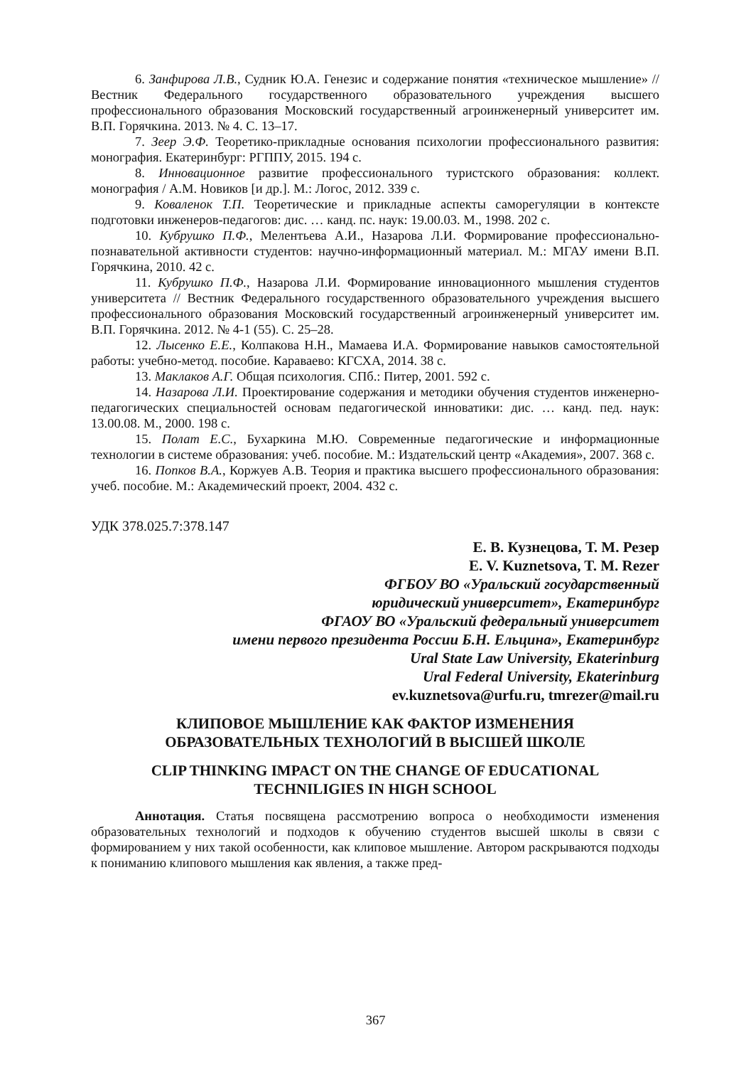6. Занфирова Л.В., Судник Ю.А. Генезис и содержание понятия «техническое мышление» // Вестник Федерального государственного образовательного учреждения высшего профессионального образования Московский государственный агроинженерный университет им. В.П. Горячкина. 2013. № 4. С. 13–17.
7. Зеер Э.Ф. Теоретико-прикладные основания психологии профессионального развития: монография. Екатеринбург: РГППУ, 2015. 194 с.
8. Инновационное развитие профессионального туристского образования: коллект. монография / А.М. Новиков [и др.]. М.: Логос, 2012. 339 с.
9. Коваленок Т.П. Теоретические и прикладные аспекты саморегуляции в контексте подготовки инженеров-педагогов: дис. … канд. пс. наук: 19.00.03. М., 1998. 202 с.
10. Кубрушко П.Ф., Мелентьева А.И., Назарова Л.И. Формирование профессионально-познавательной активности студентов: научно-информационный материал. М.: МГАУ имени В.П. Горячкина, 2010. 42 с.
11. Кубрушко П.Ф., Назарова Л.И. Формирование инновационного мышления студентов университета // Вестник Федерального государственного образовательного учреждения высшего профессионального образования Московский государственный агроинженерный университет им. В.П. Горячкина. 2012. № 4-1 (55). С. 25–28.
12. Лысенко Е.Е., Колпакова Н.Н., Мамаева И.А. Формирование навыков самостоятельной работы: учебно-метод. пособие. Караваево: КГСХА, 2014. 38 с.
13. Маклаков А.Г. Общая психология. СПб.: Питер, 2001. 592 с.
14. Назарова Л.И. Проектирование содержания и методики обучения студентов инженерно-педагогических специальностей основам педагогической инноватики: дис. … канд. пед. наук: 13.00.08. М., 2000. 198 с.
15. Полат Е.С., Бухаркина М.Ю. Современные педагогические и информационные технологии в системе образования: учеб. пособие. М.: Издательский центр «Академия», 2007. 368 с.
16. Попков В.А., Коржуев А.В. Теория и практика высшего профессионального образования: учеб. пособие. М.: Академический проект, 2004. 432 с.
УДК 378.025.7:378.147
Е. В. Кузнецова, Т. М. Резер
E. V. Kuznetsova, T. M. Rezer
ФГБОУ ВО «Уральский государственный
юридический университет», Екатеринбург
ФГАОУ ВО «Уральский федеральный университет
имени первого президента России Б.Н. Ельцина», Екатеринбург
Ural State Law University, Ekaterinburg
Ural Federal University, Ekaterinburg
ev.kuznetsova@urfu.ru, tmrezer@mail.ru
КЛИПОВОЕ МЫШЛЕНИЕ КАК ФАКТОР ИЗМЕНЕНИЯ
ОБРАЗОВАТЕЛЬНЫХ ТЕХНОЛОГИЙ В ВЫСШЕЙ ШКОЛЕ
CLIP THINKING IMPACT ON THE CHANGE OF EDUCATIONAL
TECHNILIGIES IN HIGH SCHOOL
Аннотация. Статья посвящена рассмотрению вопроса о необходимости изменения образовательных технологий и подходов к обучению студентов высшей школы в связи с формированием у них такой особенности, как клиповое мышление. Автором раскрываются подходы к пониманию клипового мышления как явления, а также пред-
367